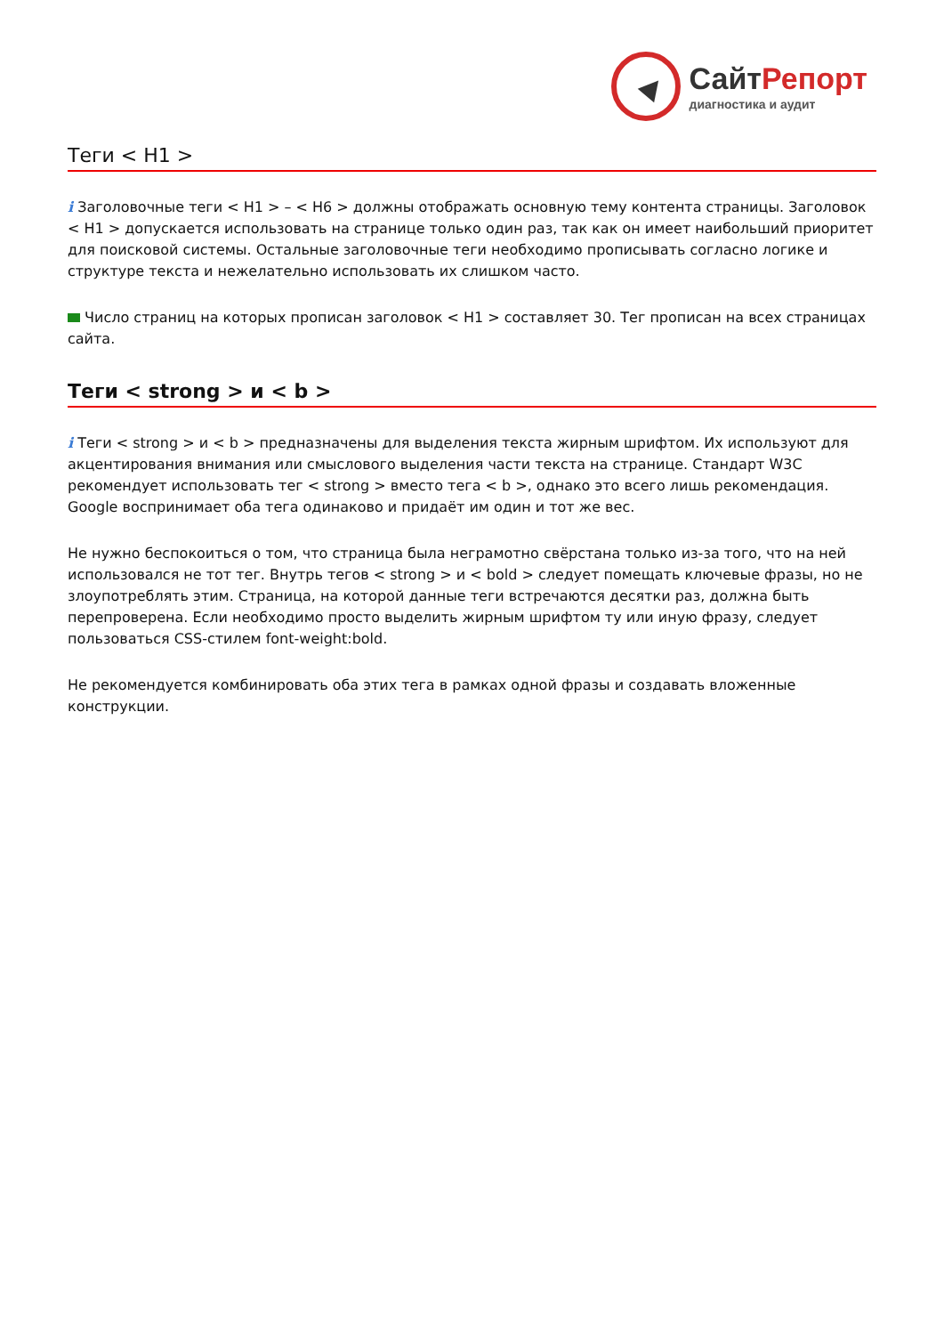Сайт Репорт
диагностика и аудит
Теги < H1 >
i Заголовочные теги < H1 > – < H6 > должны отображать основную тему контента страницы. Заголовок < H1 > допускается использовать на странице только один раз, так как он имеет наибольший приоритет для поисковой системы. Остальные заголовочные теги необходимо прописывать согласно логике и структуре текста и нежелательно использовать их слишком часто.
Число страниц на которых прописан заголовок < H1 > составляет 30. Тег прописан на всех страницах сайта.
Теги < strong > и < b >
i Теги < strong > и < b > предназначены для выделения текста жирным шрифтом. Их используют для акцентирования внимания или смыслового выделения части текста на странице. Стандарт W3C рекомендует использовать тег < strong > вместо тега < b >, однако это всего лишь рекомендация. Google воспринимает оба тега одинаково и придаёт им один и тот же вес.
Не нужно беспокоиться о том, что страница была неграмотно свёрстана только из-за того, что на ней использовался не тот тег. Внутрь тегов < strong > и < bold > следует помещать ключевые фразы, но не злоупотреблять этим. Страница, на которой данные теги встречаются десятки раз, должна быть перепроверена. Если необходимо просто выделить жирным шрифтом ту или иную фразу, следует пользоваться CSS-стилем font-weight:bold.
Не рекомендуется комбинировать оба этих тега в рамках одной фразы и создавать вложенные конструкции.